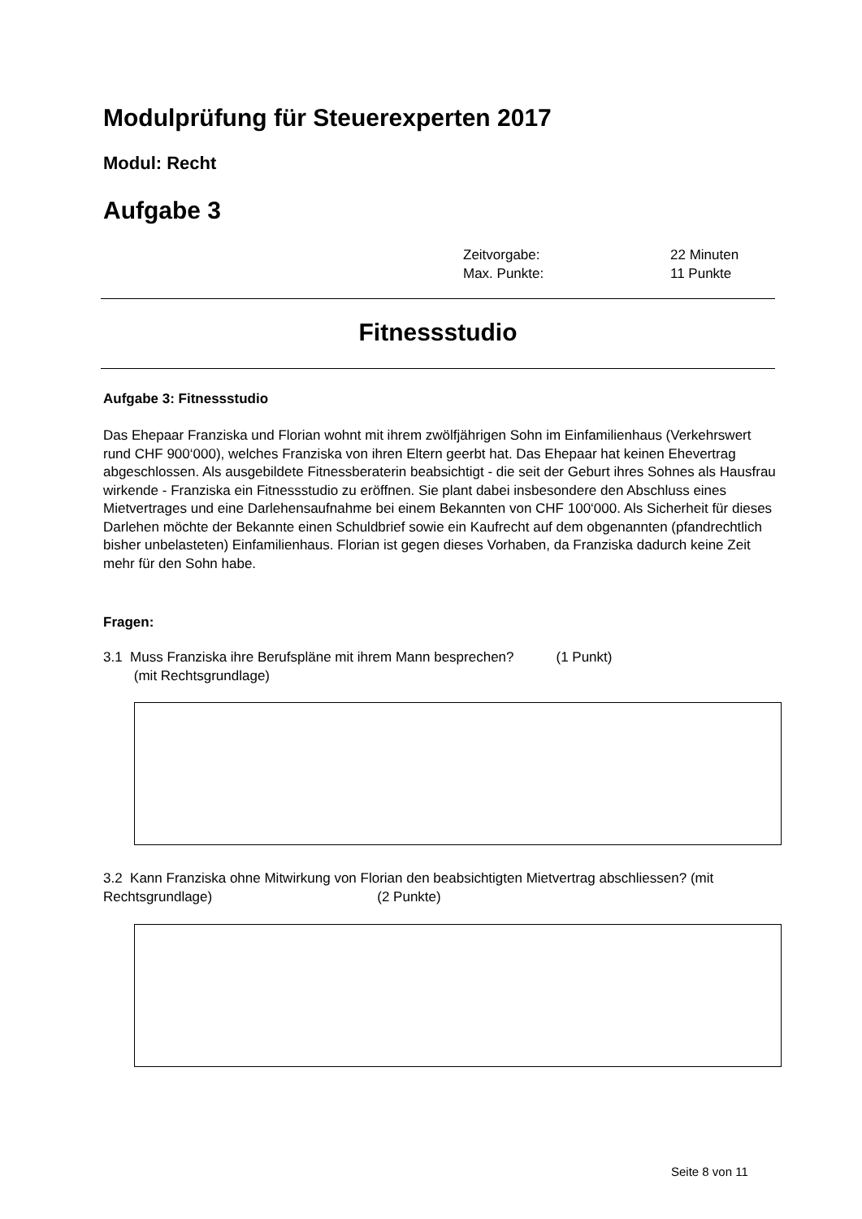Modulprüfung für Steuerexperten 2017
Modul: Recht
Aufgabe 3
Zeitvorgabe: 22 Minuten
Max. Punkte: 11 Punkte
Fitnessstudio
Aufgabe 3: Fitnessstudio
Das Ehepaar Franziska und Florian wohnt mit ihrem zwölfjährigen Sohn im Einfamilienhaus (Verkehrswert rund CHF 900‘000), welches Franziska von ihren Eltern geerbt hat. Das Ehepaar hat keinen Ehevertrag abgeschlossen. Als ausgebildete Fitnessberaterin beabsichtigt - die seit der Geburt ihres Sohnes als Hausfrau wirkende - Franziska ein Fitnessstudio zu eröffnen. Sie plant dabei insbesondere den Abschluss eines Mietvertrages und eine Darlehensaufnahme bei einem Bekannten von CHF 100‘000. Als Sicherheit für dieses Darlehen möchte der Bekannte einen Schuldbrief sowie ein Kaufrecht auf dem obgenannten (pfandrechtlich bisher unbelasteten) Einfamilienhaus. Florian ist gegen dieses Vorhaben, da Franziska dadurch keine Zeit mehr für den Sohn habe.
Fragen:
3.1 Muss Franziska ihre Berufspläne mit ihrem Mann besprechen? (1 Punkt)
(mit Rechtsgrundlage)
3.2 Kann Franziska ohne Mitwirkung von Florian den beabsichtigten Mietvertrag abschliessen? (mit Rechtsgrundlage) (2 Punkte)
Seite 8 von 11